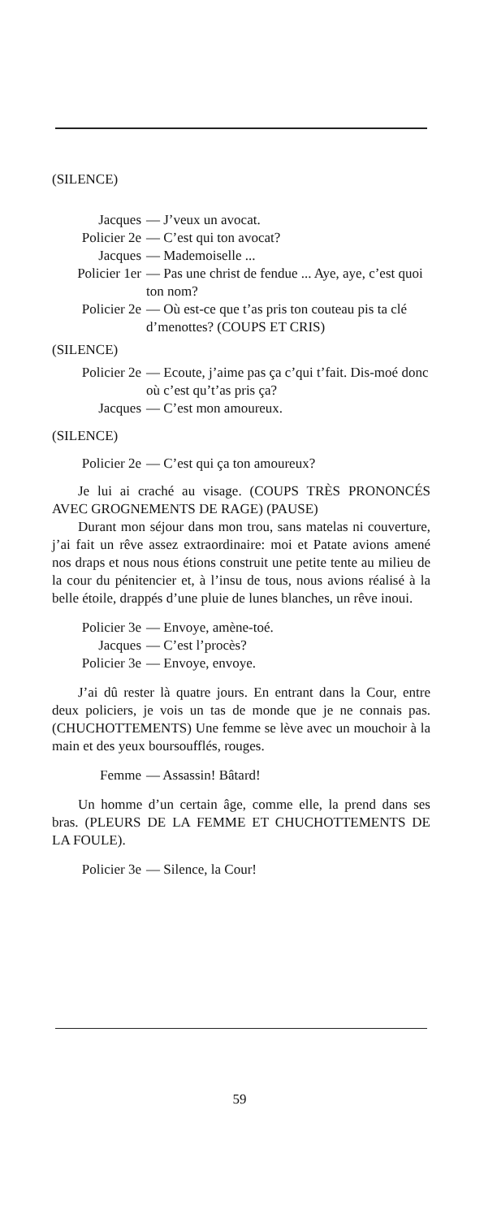(SILENCE)
Jacques — J’veux un avocat.
Policier 2e — C’est qui ton avocat?
Jacques — Mademoiselle ...
Policier 1er — Pas une christ de fendue ... Aye, aye, c’est quoi ton nom?
Policier 2e — Où est-ce que t’as pris ton couteau pis ta clé d’menottes? (COUPS ET CRIS)
(SILENCE)
Policier 2e — Ecoute, j’aime pas ça c’qui t’fait. Dis-moé donc où c’est qu’t’as pris ça?
Jacques — C’est mon amoureux.
(SILENCE)
Policier 2e — C’est qui ça ton amoureux?
Je lui ai craché au visage. (COUPS TRÈS PRONONCÉS AVEC GROGNEMENTS DE RAGE) (PAUSE)
Durant mon séjour dans mon trou, sans matelas ni couverture, j’ai fait un rêve assez extraordinaire: moi et Patate avions amené nos draps et nous nous étions construit une petite tente au milieu de la cour du pénitencier et, à l’insu de tous, nous avions réalisé à la belle étoile, drappés d’une pluie de lunes blanches, un rêve inoui.
Policier 3e — Envoye, amène-toé.
Jacques — C’est l’procès?
Policier 3e — Envoye, envoye.
J’ai dû rester là quatre jours. En entrant dans la Cour, entre deux policiers, je vois un tas de monde que je ne connais pas. (CHUCHOTTEMENTS) Une femme se lève avec un mouchoir à la main et des yeux boursoufflés, rouges.
Femme — Assassin! Bâtard!
Un homme d’un certain âge, comme elle, la prend dans ses bras. (PLEURS DE LA FEMME ET CHUCHOTTEMENTS DE LA FOULE).
Policier 3e — Silence, la Cour!
59